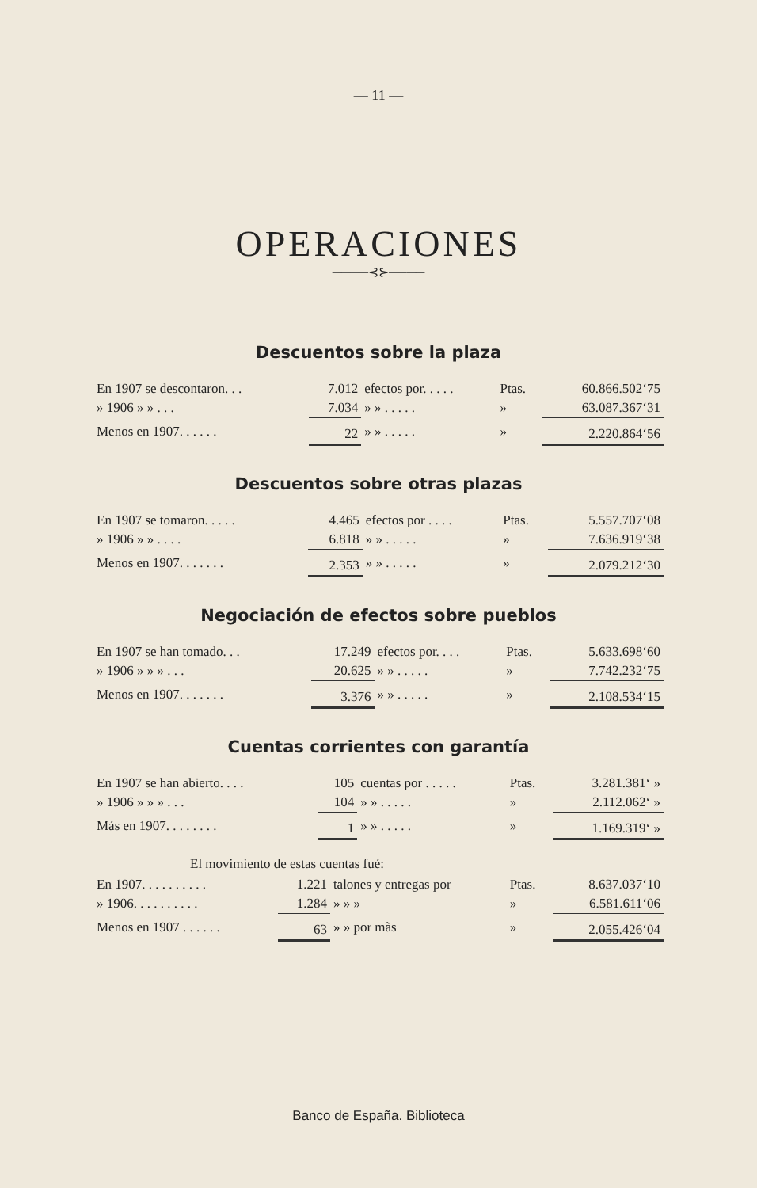— 11 —
OPERACIONES
────⊰⊱────
Descuentos sobre la plaza
| En 1907 se descontaron. . . | 7.012 | efectos por. . . . . | Ptas. | 60.866.502‘75 |
| » 1906 » » . . . | 7.034 | » » . . . . . | » | 63.087.367‘31 |
| Menos en 1907. . . . . . | 22 | » » . . . . . | » | 2.220.864‘56 |
Descuentos sobre otras plazas
| En 1907 se tomaron. . . . . | 4.465 | efectos por . . . . | Ptas. | 5.557.707‘08 |
| » 1906 » » . . . . | 6.818 | » » . . . . . | » | 7.636.919‘38 |
| Menos en 1907. . . . . . . | 2.353 | » » . . . . . | » | 2.079.212‘30 |
Negociación de efectos sobre pueblos
| En 1907 se han tomado. . . | 17.249 | efectos por. . . . | Ptas. | 5.633.698‘60 |
| » 1906 » » » . . . | 20.625 | » » . . . . . | » | 7.742.232‘75 |
| Menos en 1907. . . . . . . | 3.376 | » » . . . . . | » | 2.108.534‘15 |
Cuentas corrientes con garantía
| En 1907 se han abierto. . . . | 105 | cuentas por . . . . . | Ptas. | 3.281.381‘ » |
| » 1906 » » » . . . | 104 | » » . . . . . | » | 2.112.062‘ » |
| Más en 1907. . . . . . . . | 1 | » » . . . . . | » | 1.169.319‘ » |
El movimiento de estas cuentas fué:
| En 1907. . . . . . . . . . | 1.221 | talones y entregas por | Ptas. | 8.637.037‘10 |
| » 1906. . . . . . . . . . | 1.284 | » » » | » | 6.581.611‘06 |
| Menos en 1907 . . . . . . | 63 | » » por màs | » | 2.055.426‘04 |
Banco de España. Biblioteca